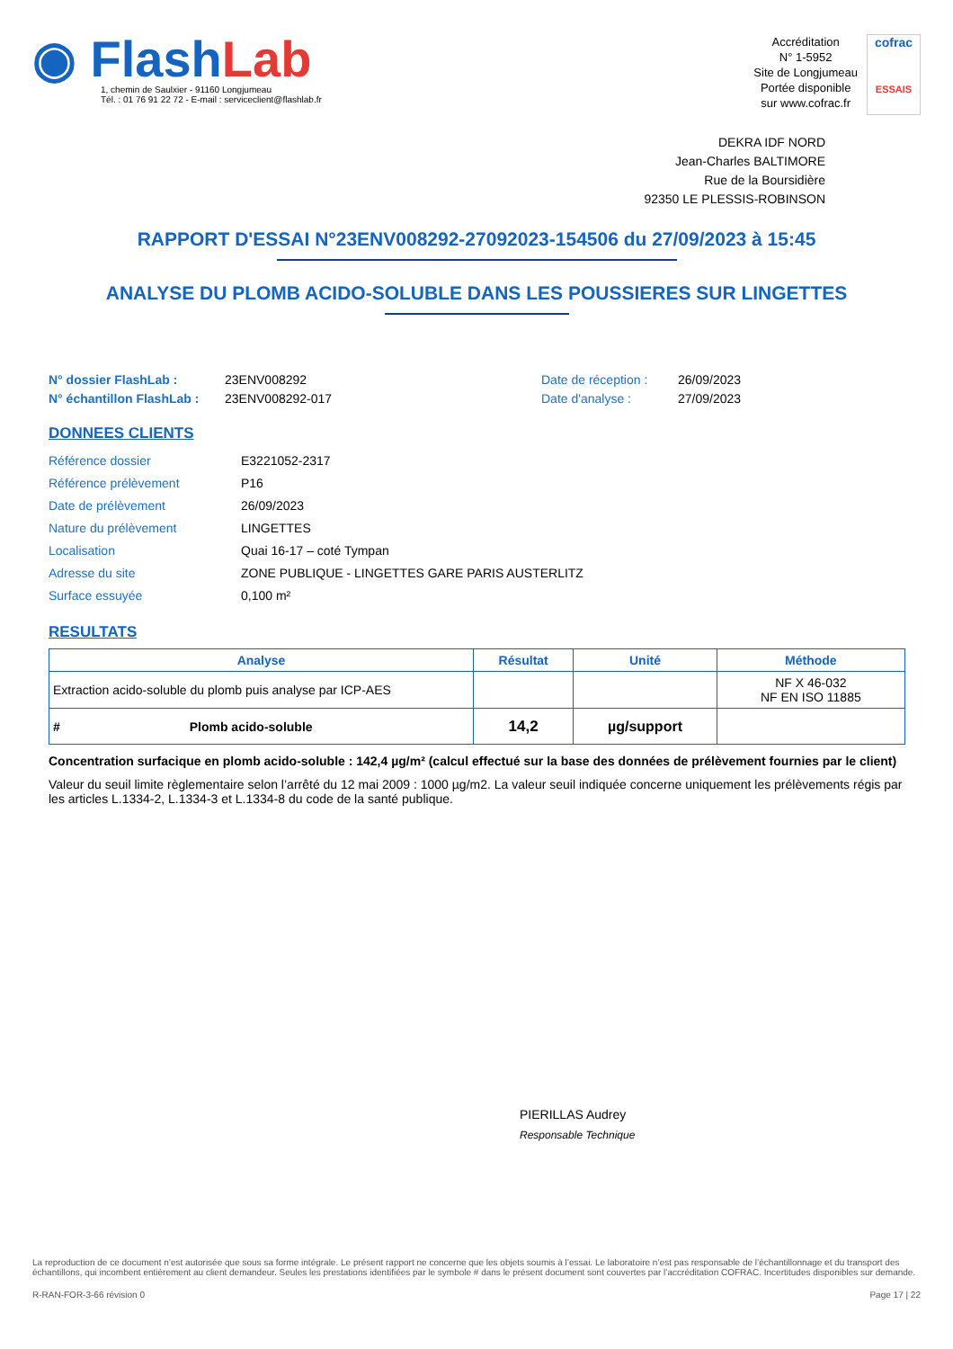◉ FlashLab
1, chemin de Saulxier - 91160 Longjumeau
Tél. : 01 76 91 22 72 - E-mail : serviceclient@flashlab.fr
Accréditation
N° 1-5952
Site de Longjumeau
Portée disponible
sur www.cofrac.fr
cofrac
ESSAIS
DEKRA IDF NORD
Jean-Charles BALTIMORE
Rue de la Boursidière
92350 LE PLESSIS-ROBINSON
RAPPORT D'ESSAI N°23ENV008292-27092023-154506 du 27/09/2023 à 15:45
ANALYSE DU PLOMB ACIDO-SOLUBLE DANS LES POUSSIERES SUR LINGETTES
N° dossier FlashLab : 23ENV008292 Date de réception : 26/09/2023 N° échantillon FlashLab : 23ENV008292-017 Date d'analyse : 27/09/2023
DONNEES CLIENTS
Référence dossier E3221052-2317 Référence prélèvement P16 Date de prélèvement 26/09/2023 Nature du prélèvement LINGETTES Localisation Quai 16-17 – coté Tympan Adresse du site ZONE PUBLIQUE - LINGETTES GARE PARIS AUSTERLITZ Surface essuyée 0,100 m²
RESULTATS
| Analyse | Résultat | Unité | Méthode |
| --- | --- | --- | --- |
| Extraction acido-soluble du plomb puis analyse par ICP-AES | | | NF X 46-032 NF EN ISO 11885 |
| # Plomb acido-soluble | 14,2 | µg/support | |
Concentration surfacique en plomb acido-soluble : 142,4 µg/m² (calcul effectué sur la base des données de prélèvement fournies par le client)
Valeur du seuil limite règlementaire selon l’arrêté du 12 mai 2009 : 1000 µg/m2. La valeur seuil indiquée concerne uniquement les prélèvements régis par les articles L.1334-2, L.1334-3 et L.1334-8 du code de la santé publique.
PIERILLAS Audrey
Responsable Technique
La reproduction de ce document n’est autorisée que sous sa forme intégrale. Le présent rapport ne concerne que les objets soumis à l’essai. Le laboratoire n’est pas responsable de l’échantillonnage et du transport des échantillons, qui incombent entièrement au client demandeur. Seules les prestations identifiées par le symbole # dans le présent document sont couvertes par l’accréditation COFRAC. Incertitudes disponibles sur demande.
R-RAN-FOR-3-66 révision 0 Page 17 | 22